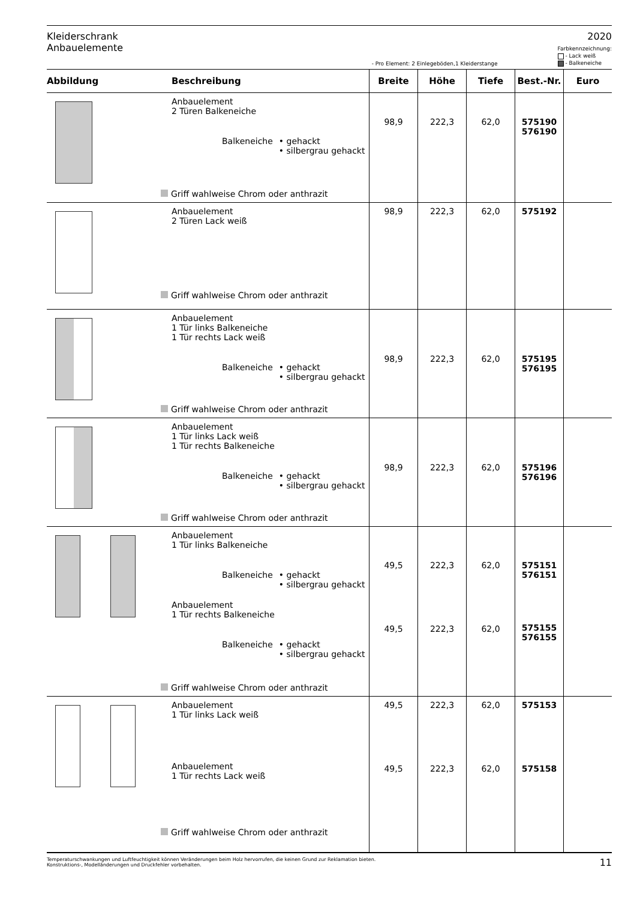Kleiderschrank
Anbauelemente
2020
- Pro Element: 2 Einlegeböden,1 Kleiderstange
Farbkennzeichnung:
- Lack weiß
- Balkeneiche
| Abbildung | Beschreibung | Breite | Höhe | Tiefe | Best.-Nr. | Euro |
| --- | --- | --- | --- | --- | --- | --- |
| | Anbauelement 2 Türen Balkeneiche Balkeneiche • gehackt • silbergrau gehackt Griff wahlweise Chrom oder anthrazit | 98,9 | 222,3 | 62,0 | 575190 576190 | |
| | Anbauelement 2 Türen Lack weiß Griff wahlweise Chrom oder anthrazit | 98,9 | 222,3 | 62,0 | 575192 | |
| | Anbauelement 1 Tür links Balkeneiche 1 Tür rechts Lack weiß Balkeneiche • gehackt • silbergrau gehackt Griff wahlweise Chrom oder anthrazit | 98,9 | 222,3 | 62,0 | 575195 576195 | |
| | Anbauelement 1 Tür links Lack weiß 1 Tür rechts Balkeneiche Balkeneiche • gehackt • silbergrau gehackt Griff wahlweise Chrom oder anthrazit | 98,9 | 222,3 | 62,0 | 575196 576196 | |
| | Anbauelement 1 Tür links Balkeneiche Balkeneiche • gehackt • silbergrau gehackt Anbauelement 1 Tür rechts Balkeneiche Balkeneiche • gehackt • silbergrau gehackt Griff wahlweise Chrom oder anthrazit | 49,5 49,5 | 222,3 222,3 | 62,0 62,0 | 575151 576151 575155 576155 | |
| | Anbauelement 1 Tür links Lack weiß Anbauelement 1 Tür rechts Lack weiß Griff wahlweise Chrom oder anthrazit | 49,5 49,5 | 222,3 222,3 | 62,0 62,0 | 575153 575158 | |
Temperaturschwankungen und Luftfeuchtigkeit können Veränderungen beim Holz hervorrufen, die keinen Grund zur Reklamation bieten.
Konstruktions-, Modelländerungen und Druckfehler vorbehalten.
11